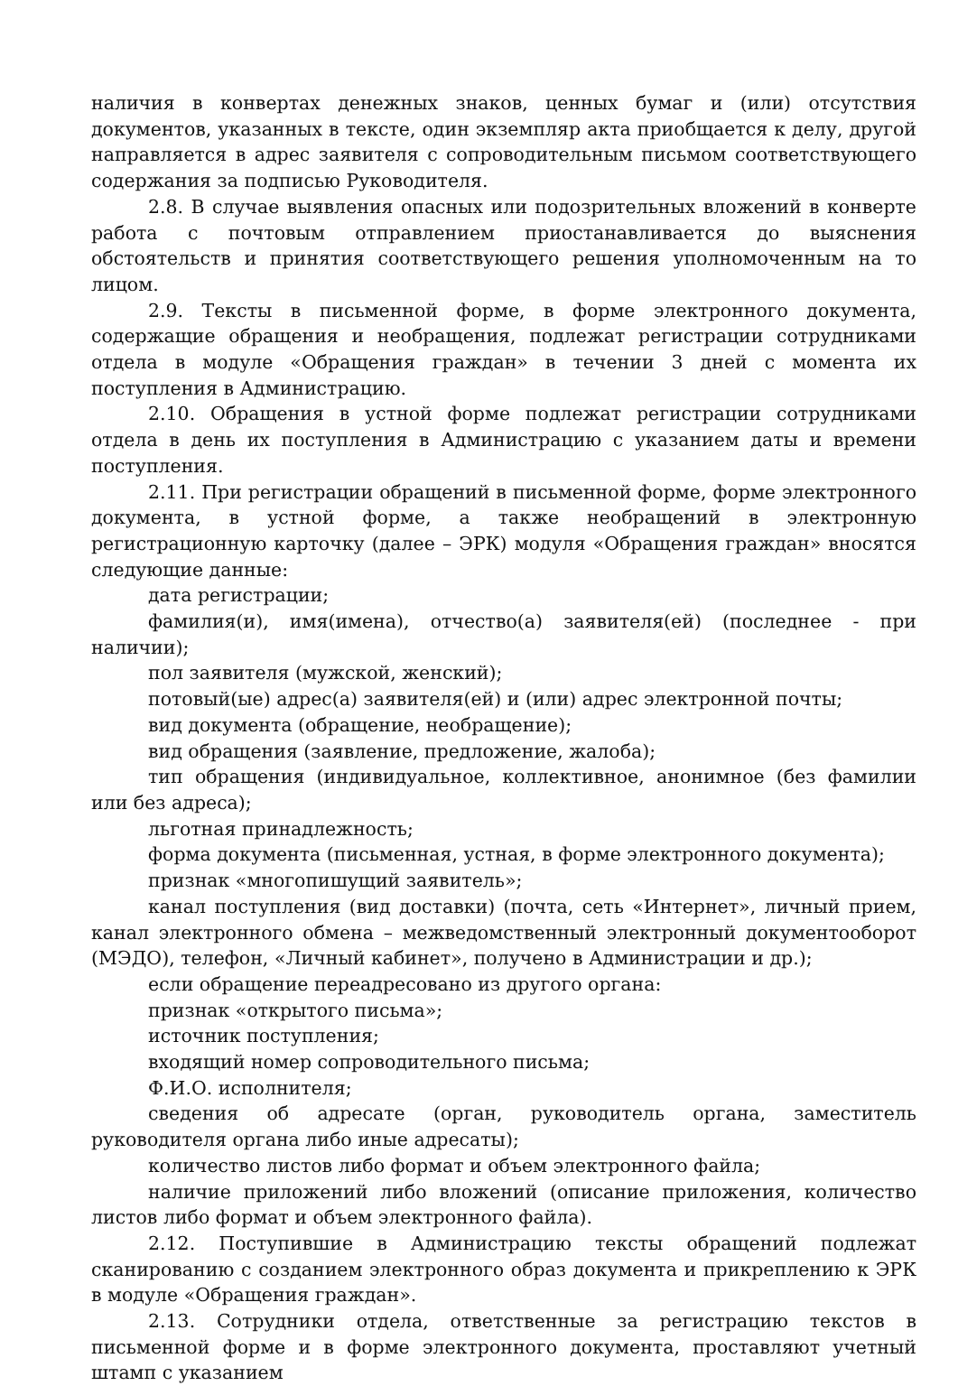наличия в конвертах денежных знаков, ценных бумаг и (или) отсутствия документов, указанных в тексте, один экземпляр акта приобщается к делу, другой направляется в адрес заявителя с сопроводительным письмом соответствующего содержания за подписью Руководителя.
2.8. В случае выявления опасных или подозрительных вложений в конверте работа с почтовым отправлением приостанавливается до выяснения обстоятельств и принятия соответствующего решения уполномоченным на то лицом.
2.9. Тексты в письменной форме, в форме электронного документа, содержащие обращения и необращения, подлежат регистрации сотрудниками отдела в модуле «Обращения граждан» в течении 3 дней с момента их поступления в Администрацию.
2.10. Обращения в устной форме подлежат регистрации сотрудниками отдела в день их поступления в Администрацию с указанием даты и времени поступления.
2.11. При регистрации обращений в письменной форме, форме электронного документа, в устной форме, а также необращений в электронную регистрационную карточку (далее – ЭРК) модуля «Обращения граждан» вносятся следующие данные:
дата регистрации;
фамилия(и), имя(имена), отчество(а) заявителя(ей) (последнее - при наличии);
пол заявителя (мужской, женский);
потовый(ые) адрес(а) заявителя(ей) и (или) адрес электронной почты;
вид документа (обращение, необращение);
вид обращения (заявление, предложение, жалоба);
тип обращения (индивидуальное, коллективное, анонимное (без фамилии или без адреса);
льготная принадлежность;
форма документа (письменная, устная, в форме электронного документа);
признак «многопишущий заявитель»;
канал поступления (вид доставки) (почта, сеть «Интернет», личный прием, канал электронного обмена – межведомственный электронный документооборот (МЭДО), телефон, «Личный кабинет», получено в Администрации и др.);
если обращение переадресовано из другого органа:
признак «открытого письма»;
источник поступления;
входящий номер сопроводительного письма;
Ф.И.О. исполнителя;
сведения об адресате (орган, руководитель органа, заместитель руководителя органа либо иные адресаты);
количество листов либо формат и объем электронного файла;
наличие приложений либо вложений (описание приложения, количество листов либо формат и объем электронного файла).
2.12. Поступившие в Администрацию тексты обращений подлежат сканированию с созданием электронного образ документа и прикреплению к ЭРК в модуле «Обращения граждан».
2.13. Сотрудники отдела, ответственные за регистрацию текстов в письменной форме и в форме электронного документа, проставляют учетный штамп с указанием